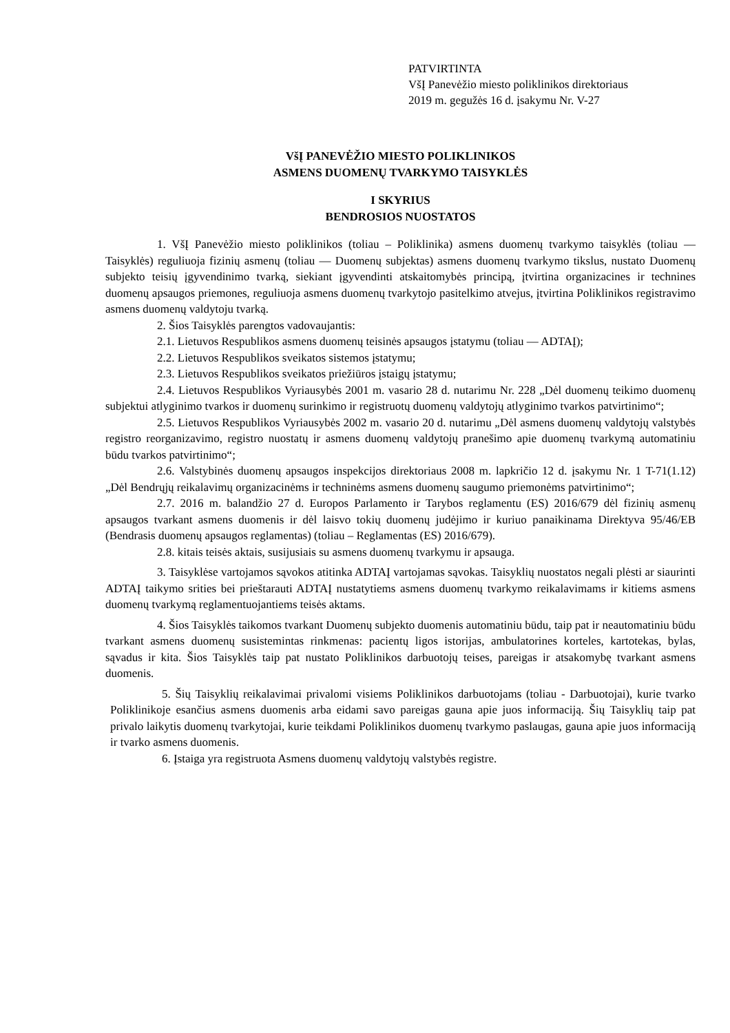PATVIRTINTA
VšĮ Panevėžio miesto poliklinikos direktoriaus
2019 m. gegužės 16 d. įsakymu Nr. V-27
VšĮ PANEVĖŽIO MIESTO POLIKLINIKOS
ASMENS DUOMENŲ TVARKYMO TAISYKLĖS
I SKYRIUS
BENDROSIOS NUOSTATOS
1. VšĮ Panevėžio miesto poliklinikos (toliau – Poliklinika) asmens duomenų tvarkymo taisyklės (toliau — Taisyklės) reguliuoja fizinių asmenų (toliau — Duomenų subjektas) asmens duomenų tvarkymo tikslus, nustato Duomenų subjekto teisių įgyvendinimo tvarką, siekiant įgyvendinti atskaitomybės principą, įtvirtina organizacines ir technines duomenų apsaugos priemones, reguliuoja asmens duomenų tvarkytojo pasitelkimo atvejus, įtvirtina Poliklinikos registravimo asmens duomenų valdytoju tvarką.
2. Šios Taisyklės parengtos vadovaujantis:
2.1. Lietuvos Respublikos asmens duomenų teisinės apsaugos įstatymu (toliau — ADTAĮ);
2.2. Lietuvos Respublikos sveikatos sistemos įstatymu;
2.3. Lietuvos Respublikos sveikatos priežiūros įstaigų įstatymu;
2.4. Lietuvos Respublikos Vyriausybės 2001 m. vasario 28 d. nutarimu Nr. 228 „Dėl duomenų teikimo duomenų subjektui atlyginimo tvarkos ir duomenų surinkimo ir registruotų duomenų valdytojų atlyginimo tvarkos patvirtinimo“;
2.5. Lietuvos Respublikos Vyriausybės 2002 m. vasario 20 d. nutarimu „Dėl asmens duomenų valdytojų valstybės registro reorganizavimo, registro nuostatų ir asmens duomenų valdytojų pranešimo apie duomenų tvarkymą automatiniu būdu tvarkos patvirtinimo“;
2.6. Valstybinės duomenų apsaugos inspekcijos direktoriaus 2008 m. lapkričio 12 d. įsakymu Nr. 1 T-71(1.12) „Dėl Bendrųjų reikalavimų organizacinėms ir techninėms asmens duomenų saugumo priemonėms patvirtinimo“;
2.7. 2016 m. balandžio 27 d. Europos Parlamento ir Tarybos reglamentu (ES) 2016/679 dėl fizinių asmenų apsaugos tvarkant asmens duomenis ir dėl laisvo tokių duomenų judėjimo ir kuriuo panaikinama Direktyva 95/46/EB (Bendrasis duomenų apsaugos reglamentas) (toliau – Reglamentas (ES) 2016/679).
2.8. kitais teisės aktais, susijusiais su asmens duomenų tvarkymu ir apsauga.
3. Taisyklėse vartojamos sąvokos atitinka ADTAĮ vartojamas sąvokas. Taisyklių nuostatos negali plėsti ar siaurinti ADTAĮ taikymo srities bei prieštarauti ADTAĮ nustatytiems asmens duomenų tvarkymo reikalavimams ir kitiems asmens duomenų tvarkymą reglamentuojantiems teisės aktams.
4. Šios Taisyklės taikomos tvarkant Duomenų subjekto duomenis automatiniu būdu, taip pat ir neautomatiniu būdu tvarkant asmens duomenų susistemintas rinkmenas: pacientų ligos istorijas, ambulatorines korteles, kartotekas, bylas, sąvadus ir kita. Šios Taisyklės taip pat nustato Poliklinikos darbuotojų teises, pareigas ir atsakomybę tvarkant asmens duomenis.
5. Šių Taisyklių reikalavimai privalomi visiems Poliklinikos darbuotojams (toliau - Darbuotojai), kurie tvarko Poliklinikoje esančius asmens duomenis arba eidami savo pareigas gauna apie juos informaciją. Šių Taisyklių taip pat privalo laikytis duomenų tvarkytojai, kurie teikdami Poliklinikos duomenų tvarkymo paslaugas, gauna apie juos informaciją ir tvarko asmens duomenis.
6. Įstaiga yra registruota Asmens duomenų valdytojų valstybės registre.